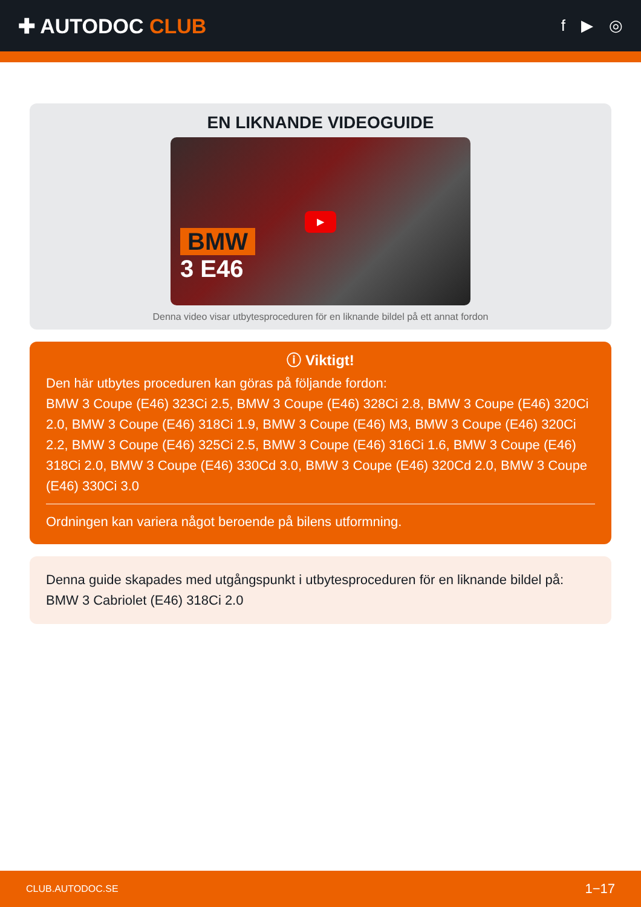✚ AUTODOC CLUB
f ▶ ◎
EN LIKNANDE VIDEOGUIDE
BMW
3 E46
▶
Denna video visar utbytesproceduren för en liknande bildel på ett annat fordon
ⓘ Viktigt!
Den här utbytes proceduren kan göras på följande fordon:
BMW 3 Coupe (E46) 323Ci 2.5, BMW 3 Coupe (E46) 328Ci 2.8, BMW 3 Coupe (E46) 320Ci 2.0, BMW 3 Coupe (E46) 318Ci 1.9, BMW 3 Coupe (E46) M3, BMW 3 Coupe (E46) 320Ci 2.2, BMW 3 Coupe (E46) 325Ci 2.5, BMW 3 Coupe (E46) 316Ci 1.6, BMW 3 Coupe (E46) 318Ci 2.0, BMW 3 Coupe (E46) 330Cd 3.0, BMW 3 Coupe (E46) 320Cd 2.0, BMW 3 Coupe (E46) 330Ci 3.0
Ordningen kan variera något beroende på bilens utformning.
Denna guide skapades med utgångspunkt i utbytesproceduren för en liknande bildel på: BMW 3 Cabriolet (E46) 318Ci 2.0
CLUB.AUTODOC.SE 1−17